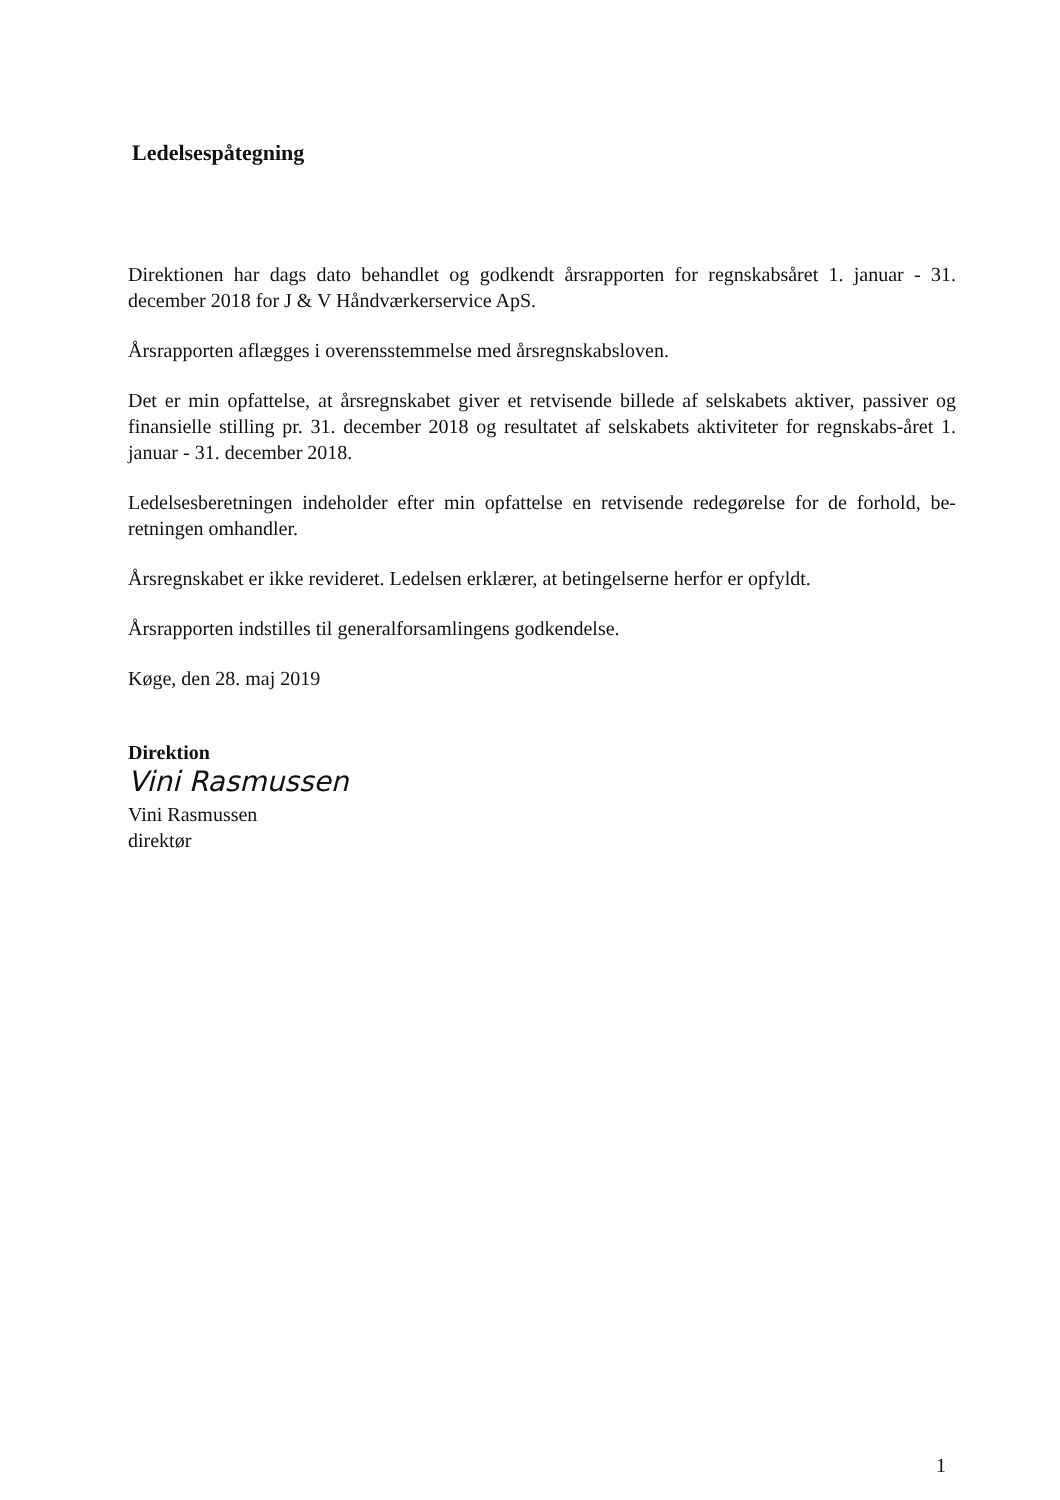Ledelsespåtegning
Direktionen har dags dato behandlet og godkendt årsrapporten for regnskabsåret 1. januar - 31. december 2018 for J & V Håndværkerservice ApS.
Årsrapporten aflægges i overensstemmelse med årsregnskabsloven.
Det er min opfattelse, at årsregnskabet giver et retvisende billede af selskabets aktiver, passiver og finansielle stilling pr. 31. december 2018 og resultatet af selskabets aktiviteter for regnskabs-året 1. januar - 31. december 2018.
Ledelsesberetningen indeholder efter min opfattelse en retvisende redegørelse for de forhold, be-retningen omhandler.
Årsregnskabet er ikke revideret. Ledelsen erklærer, at betingelserne herfor er opfyldt.
Årsrapporten indstilles til generalforsamlingens godkendelse.
Køge, den 28. maj 2019
Direktion
Vini Rasmussen
Vini Rasmussen
direktør
1